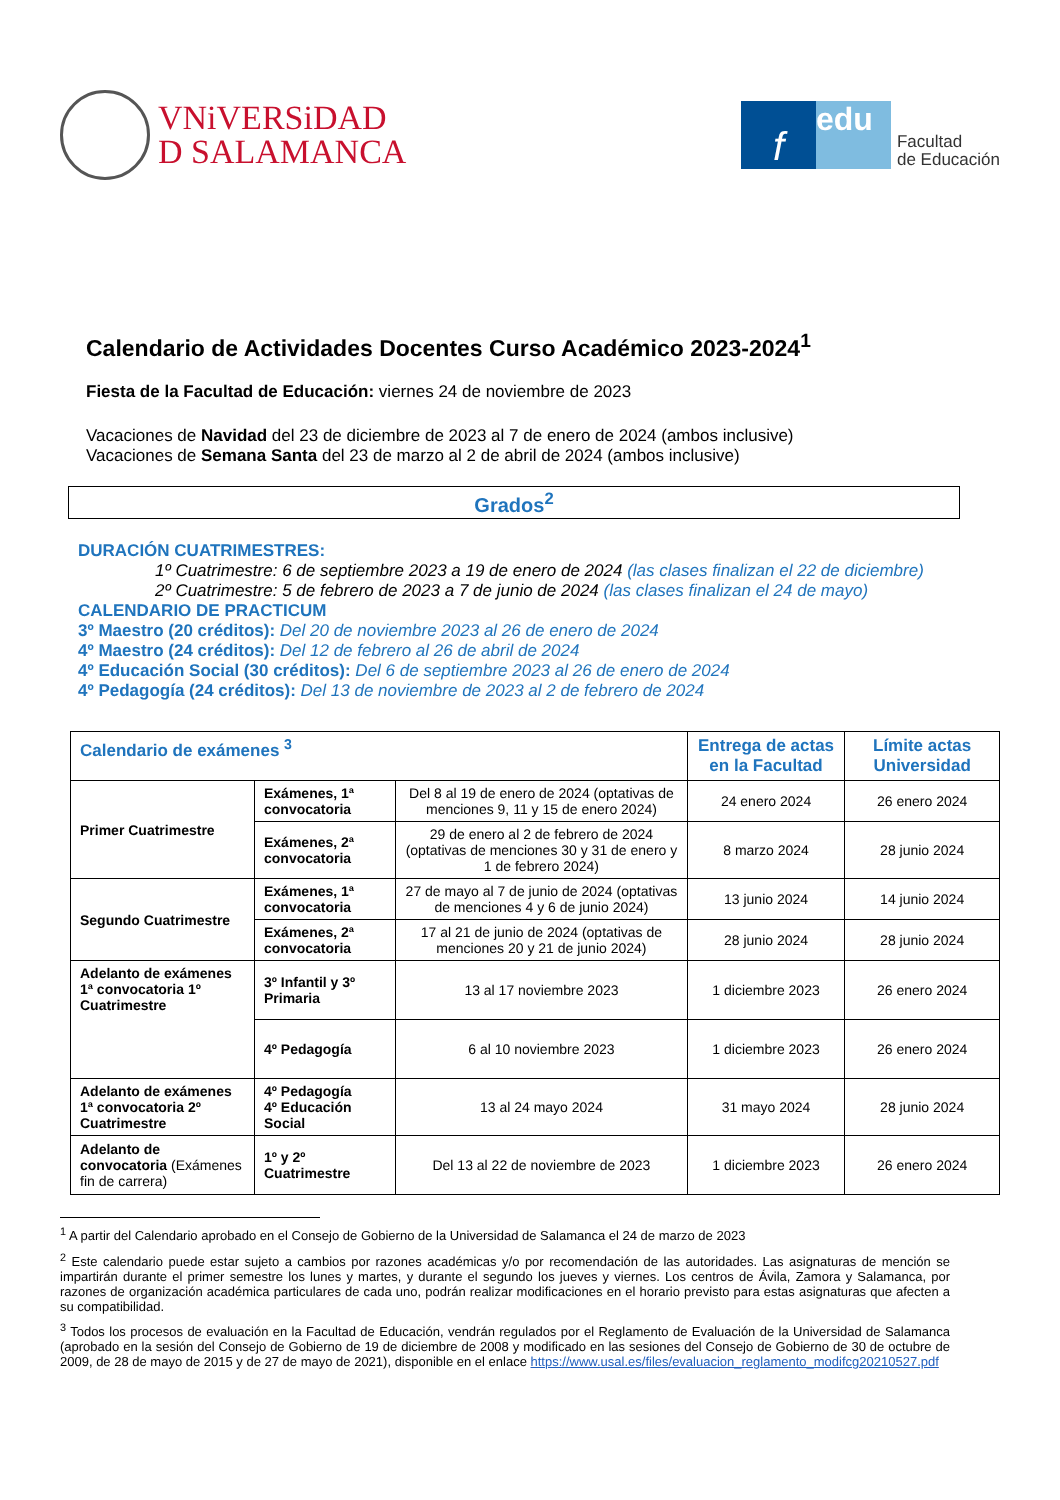VNiVERSiDAD
D SALAMANCA
f
edu
Facultad
de Educación
Calendario de Actividades Docentes Curso Académico 2023-2024<sup>1</sup>
Fiesta de la Facultad de Educación: viernes 24 de noviembre de 2023
Vacaciones de Navidad del 23 de diciembre de 2023 al 7 de enero de 2024 (ambos inclusive)
Vacaciones de Semana Santa del 23 de marzo al 2 de abril de 2024 (ambos inclusive)
Grados<sup>2</sup>
DURACIÓN CUATRIMESTRES:
1º Cuatrimestre: 6 de septiembre 2023 a 19 de enero de 2024 (las clases finalizan el 22 de diciembre)
2º Cuatrimestre: 5 de febrero de 2023 a 7 de junio de 2024 (las clases finalizan el 24 de mayo)
CALENDARIO DE PRACTICUM
3º Maestro (20 créditos): Del 20 de noviembre 2023 al 26 de enero de 2024
4º Maestro (24 créditos): Del 12 de febrero al 26 de abril de 2024
4º Educación Social (30 créditos): Del 6 de septiembre 2023 al 26 de enero de 2024
4º Pedagogía (24 créditos): Del 13 de noviembre de 2023 al 2 de febrero de 2024
| Calendario de exámenes <sup>3</sup> | | | Entrega de actas en la Facultad | Límite actas Universidad |
| --- | --- | --- | --- | --- |
| Primer Cuatrimestre | Exámenes, 1ª convocatoria | Del 8 al 19 de enero de 2024 (optativas de menciones 9, 11 y 15 de enero 2024) | 24 enero 2024 | 26 enero 2024 |
| | Exámenes, 2ª convocatoria | 29 de enero al 2 de febrero de 2024 (optativas de menciones 30 y 31 de enero y 1 de febrero 2024) | 8 marzo 2024 | 28 junio 2024 |
| Segundo Cuatrimestre | Exámenes, 1ª convocatoria | 27 de mayo al 7 de junio de 2024 (optativas de menciones 4 y 6 de junio 2024) | 13 junio 2024 | 14 junio 2024 |
| | Exámenes, 2ª convocatoria | 17 al 21 de junio de 2024 (optativas de menciones 20 y 21 de junio 2024) | 28 junio 2024 | 28 junio 2024 |
| Adelanto de exámenes 1ª convocatoria 1º Cuatrimestre | 3º Infantil y 3º Primaria | 13 al 17 noviembre 2023 | 1 diciembre 2023 | 26 enero 2024 |
| | 4º Pedagogía | 6 al 10 noviembre 2023 | 1 diciembre 2023 | 26 enero 2024 |
| Adelanto de exámenes 1ª convocatoria 2º Cuatrimestre | 4º Pedagogía 4º Educación Social | 13 al 24 mayo 2024 | 31 mayo 2024 | 28 junio 2024 |
| Adelanto de convocatoria (Exámenes fin de carrera) | 1º y 2º Cuatrimestre | Del 13 al 22 de noviembre de 2023 | 1 diciembre 2023 | 26 enero 2024 |
<sup>1</sup> A partir del Calendario aprobado en el Consejo de Gobierno de la Universidad de Salamanca el 24 de marzo de 2023
<sup>2</sup> Este calendario puede estar sujeto a cambios por razones académicas y/o por recomendación de las autoridades. Las asignaturas de mención se impartirán durante el primer semestre los lunes y martes, y durante el segundo los jueves y viernes. Los centros de Ávila, Zamora y Salamanca, por razones de organización académica particulares de cada uno, podrán realizar modificaciones en el horario previsto para estas asignaturas que afecten a su compatibilidad.
<sup>3</sup> Todos los procesos de evaluación en la Facultad de Educación, vendrán regulados por el Reglamento de Evaluación de la Universidad de Salamanca (aprobado en la sesión del Consejo de Gobierno de 19 de diciembre de 2008 y modificado en las sesiones del Consejo de Gobierno de 30 de octubre de 2009, de 28 de mayo de 2015 y de 27 de mayo de 2021), disponible en el enlace https://www.usal.es/files/evaluacion_reglamento_modifcg20210527.pdf